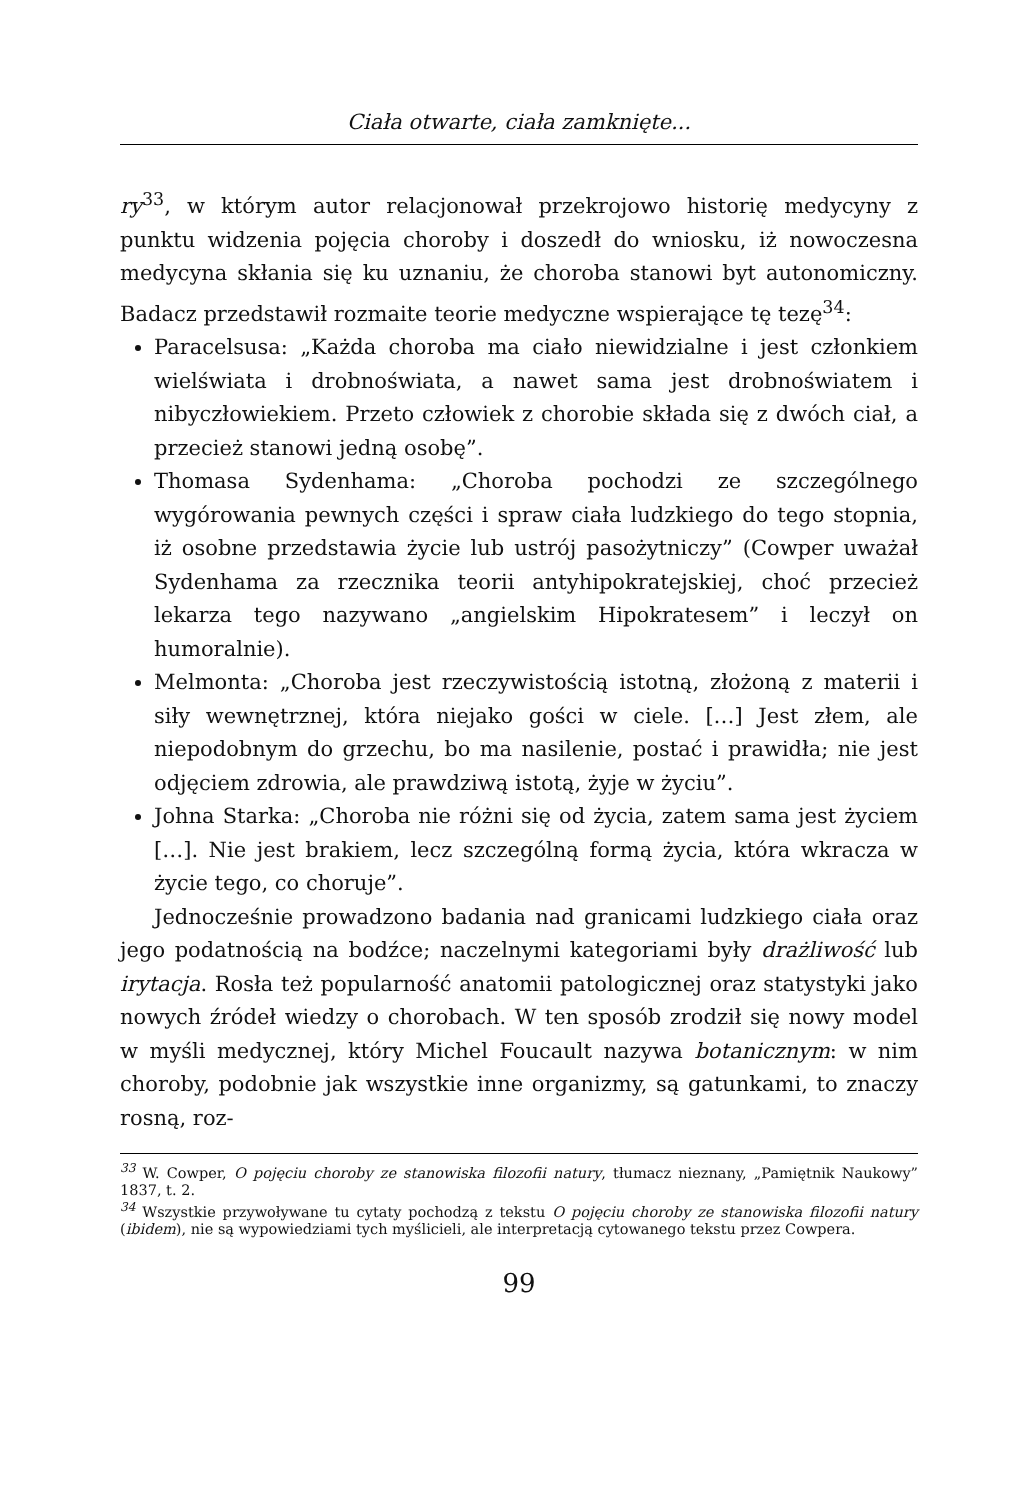Ciała otwarte, ciała zamknięte...
ry<sup>33</sup>, w którym autor relacjonował przekrojowo historię medycyny z punktu widzenia pojęcia choroby i doszedł do wniosku, iż nowoczesna medycyna skłania się ku uznaniu, że choroba stanowi byt autonomiczny. Badacz przedstawił rozmaite teorie medyczne wspierające tę tezę<sup>34</sup>:
Paracelsusa: „Każda choroba ma ciało niewidzialne i jest członkiem wielświata i drobnoświata, a nawet sama jest drobnoświatem i nibyczłowiekiem. Przeto człowiek z chorobie składa się z dwóch ciał, a przecież stanowi jedną osobę”.
Thomasa Sydenhama: „Choroba pochodzi ze szczególnego wygórowania pewnych części i spraw ciała ludzkiego do tego stopnia, iż osobne przedstawia życie lub ustrój pasożytniczy” (Cowper uważał Sydenhama za rzecznika teorii antyhipokratejskiej, choć przecież lekarza tego nazywano „angielskim Hipokratesem” i leczył on humoralnie).
Melmonta: „Choroba jest rzeczywistością istotną, złożoną z materii i siły wewnętrznej, która niejako gości w ciele. […] Jest złem, ale niepodobnym do grzechu, bo ma nasilenie, postać i prawidła; nie jest odjęciem zdrowia, ale prawdziwą istotą, żyje w życiu”.
Johna Starka: „Choroba nie różni się od życia, zatem sama jest życiem […]. Nie jest brakiem, lecz szczególną formą życia, która wkracza w życie tego, co choruje”.
Jednocześnie prowadzono badania nad granicami ludzkiego ciała oraz jego podatnością na bodźce; naczelnymi kategoriami były drażliwość lub irytacja. Rosła też popularność anatomii patologicznej oraz statystyki jako nowych źródeł wiedzy o chorobach. W ten sposób zrodził się nowy model w myśli medycznej, który Michel Foucault nazywa botanicznym: w nim choroby, podobnie jak wszystkie inne organizmy, są gatunkami, to znaczy rosną, roz-
<sup>33</sup> W. Cowper, O pojęciu choroby ze stanowiska filozofii natury, tłumacz nieznany, „Pamiętnik Naukowy” 1837, t. 2.
<sup>34</sup> Wszystkie przywoływane tu cytaty pochodzą z tekstu O pojęciu choroby ze stanowiska filozofii natury (ibidem), nie są wypowiedziami tych myślicieli, ale interpretacją cytowanego tekstu przez Cowpera.
99